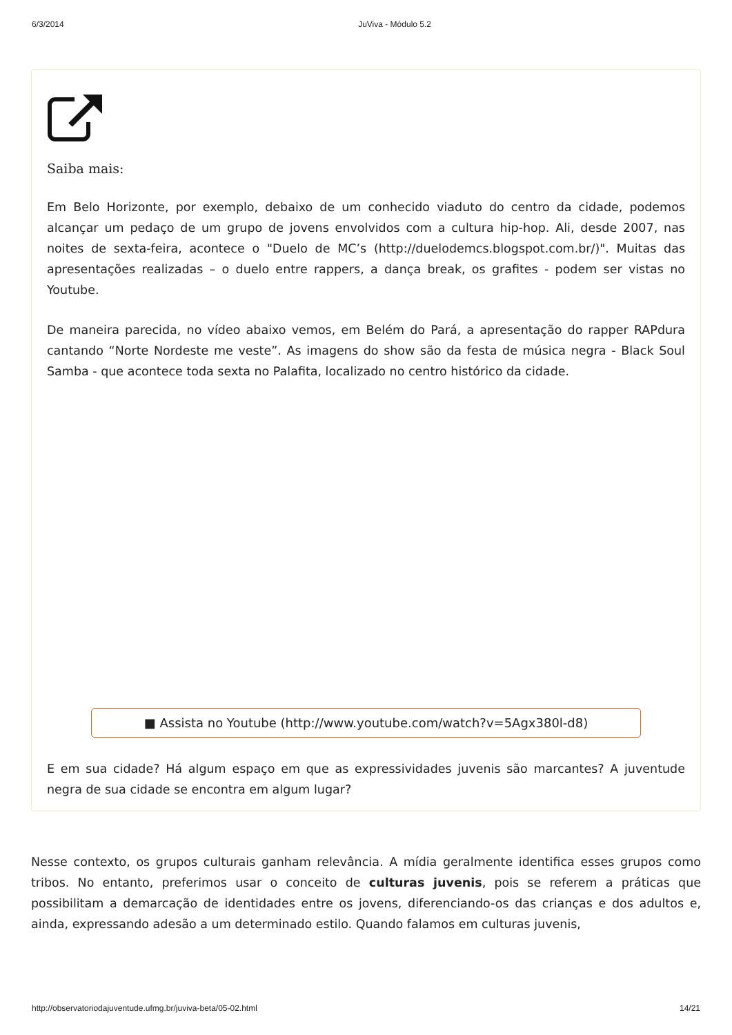6/3/2014 JuViva - Módulo 5.2
Saiba mais:
Em Belo Horizonte, por exemplo, debaixo de um conhecido viaduto do centro da cidade, podemos alcançar um pedaço de um grupo de jovens envolvidos com a cultura hip-hop. Ali, desde 2007, nas noites de sexta-feira, acontece o "Duelo de MC’s (http://duelodemcs.blogspot.com.br/)". Muitas das apresentações realizadas – o duelo entre rappers, a dança break, os grafites - podem ser vistas no Youtube.
De maneira parecida, no vídeo abaixo vemos, em Belém do Pará, a apresentação do rapper RAPdura cantando “Norte Nordeste me veste”. As imagens do show são da festa de música negra - Black Soul Samba - que acontece toda sexta no Palafita, localizado no centro histórico da cidade.
■ Assista no Youtube (http://www.youtube.com/watch?v=5Agx380l-d8)
E em sua cidade? Há algum espaço em que as expressividades juvenis são marcantes? A juventude negra de sua cidade se encontra em algum lugar?
Nesse contexto, os grupos culturais ganham relevância. A mídia geralmente identifica esses grupos como tribos. No entanto, preferimos usar o conceito de culturas juvenis, pois se referem a práticas que possibilitam a demarcação de identidades entre os jovens, diferenciando-os das crianças e dos adultos e, ainda, expressando adesão a um determinado estilo. Quando falamos em culturas juvenis,
http://observatoriodajuventude.ufmg.br/juviva-beta/05-02.html 14/21